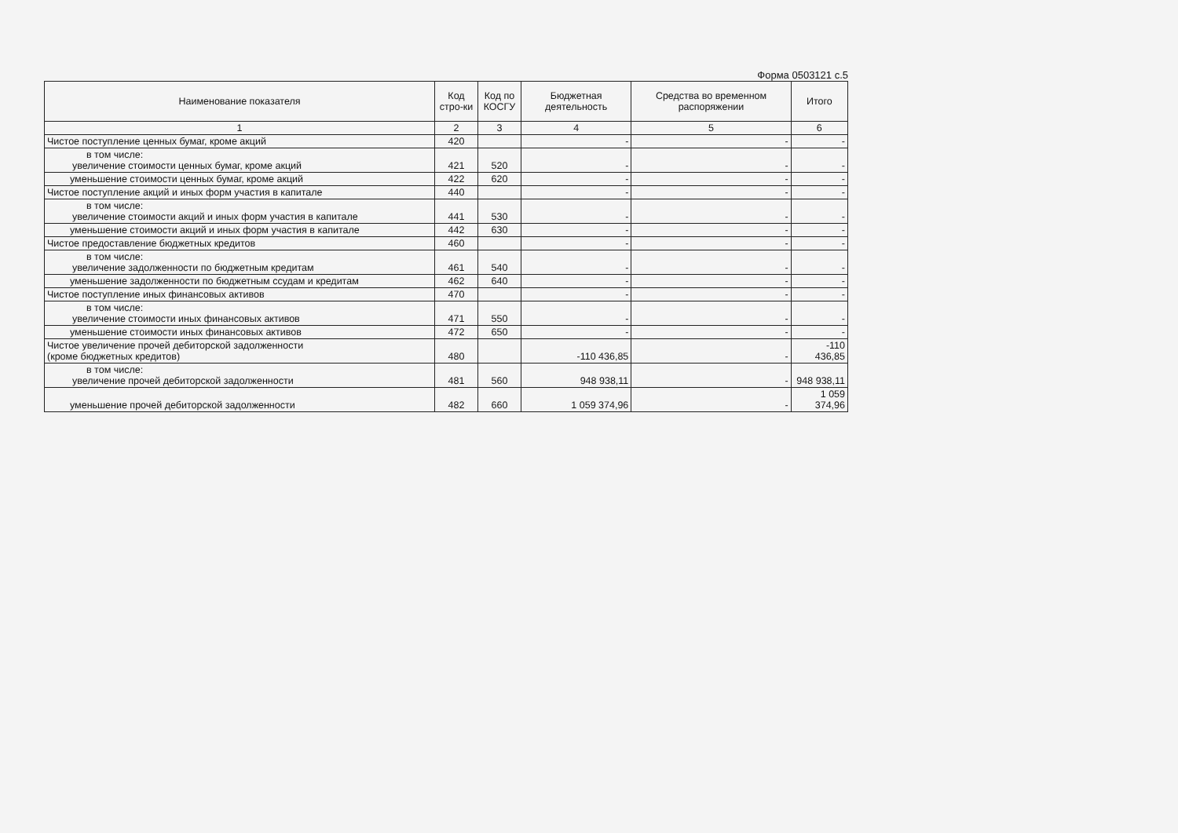Форма 0503121 с.5
| Наименование показателя | Код стро-ки | Код по КОСГУ | Бюджетная деятельность | Средства во временном распоряжении | Итого |
| --- | --- | --- | --- | --- | --- |
| 1 | 2 | 3 | 4 | 5 | 6 |
| Чистое поступление ценных бумаг, кроме акций | 420 | | - | - | - |
| в том числе: увеличение стоимости ценных бумаг, кроме акций | 421 | 520 | - | - | - |
| уменьшение стоимости ценных бумаг, кроме акций | 422 | 620 | - | - | - |
| Чистое поступление акций и иных форм участия в капитале | 440 | | - | - | - |
| в том числе: увеличение стоимости акций и иных форм участия в капитале | 441 | 530 | - | - | - |
| уменьшение стоимости акций и иных форм участия в капитале | 442 | 630 | - | - | - |
| Чистое предоставление бюджетных кредитов | 460 | | - | - | - |
| в том числе: увеличение задолженности по бюджетным кредитам | 461 | 540 | - | - | - |
| уменьшение задолженности по бюджетным ссудам и кредитам | 462 | 640 | - | - | - |
| Чистое поступление иных финансовых активов | 470 | | - | - | - |
| в том числе: увеличение стоимости иных финансовых активов | 471 | 550 | - | - | - |
| уменьшение стоимости иных финансовых активов | 472 | 650 | - | - | - |
| Чистое увеличение прочей дебиторской задолженности (кроме бюджетных кредитов) | 480 | | -110 436,85 | - | -110 436,85 |
| в том числе: увеличение прочей дебиторской задолженности | 481 | 560 | 948 938,11 | - | 948 938,11 |
| уменьшение прочей дебиторской задолженности | 482 | 660 | 1 059 374,96 | - | 1 059 374,96 |